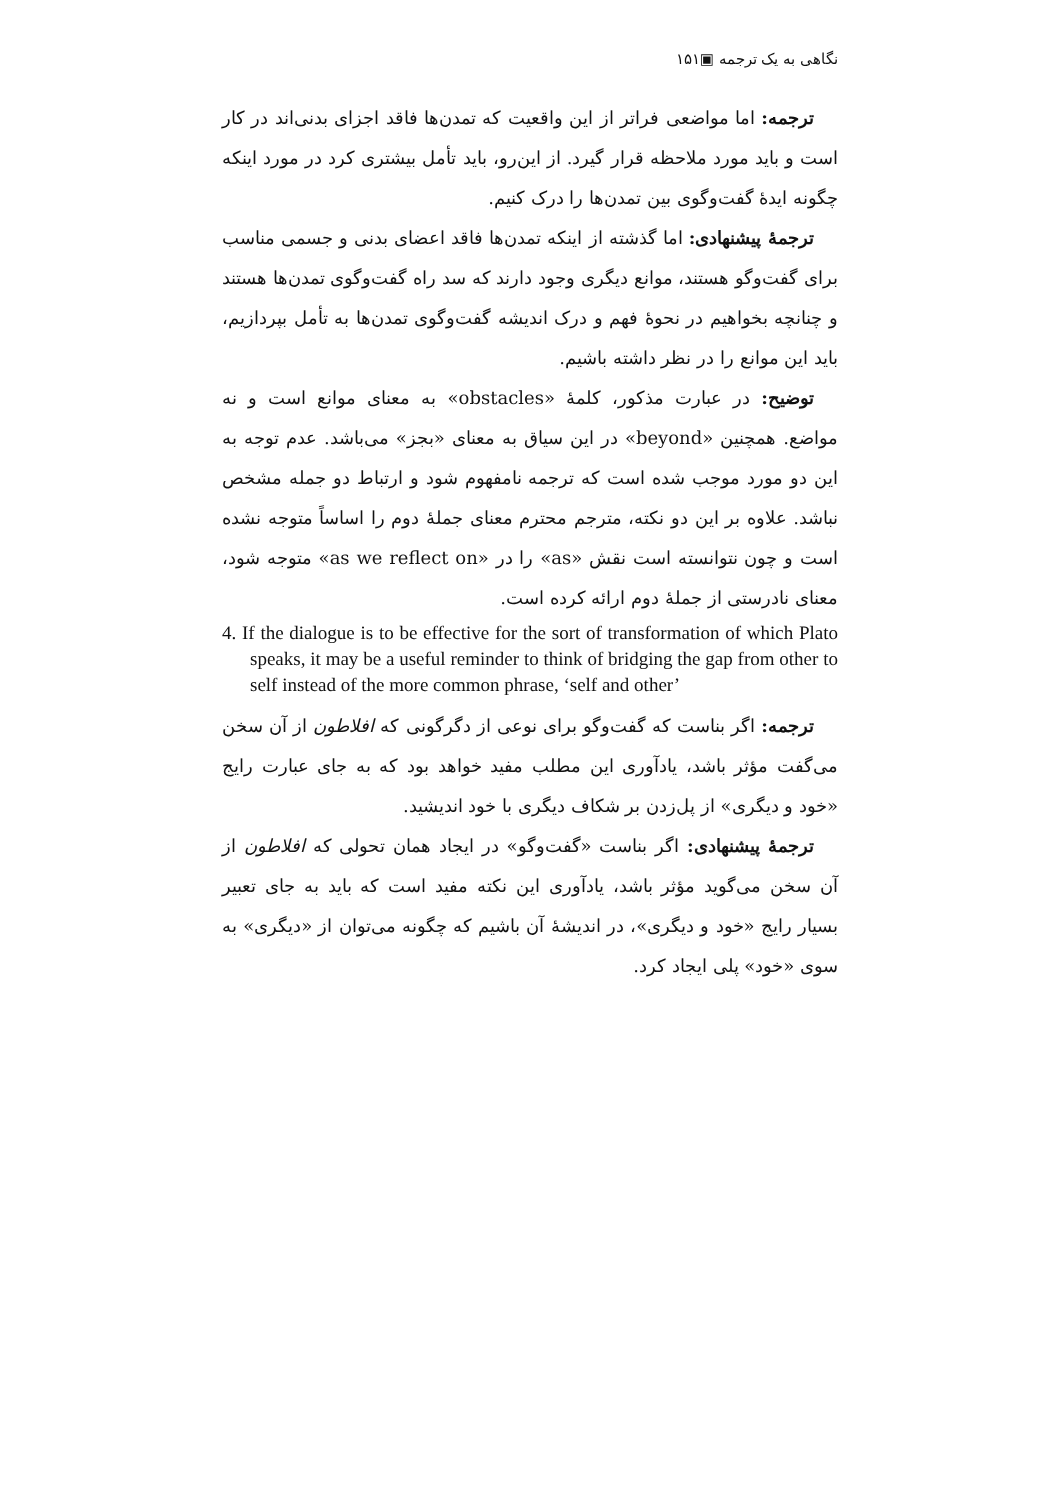نگاهی به یک ترجمه ▣۱۵۱
ترجمه: اما مواضعی فراتر از این واقعیت که تمدن‌ها فاقد اجزای بدنی‌اند در کار است و باید مورد ملاحظه قرار گیرد. از این‌رو، باید تأمل بیشتری کرد در مورد اینکه چگونه ایدهٔ گفت‌وگوی بین تمدن‌ها را درک کنیم.
ترجمهٔ پیشنهادی: اما گذشته از اینکه تمدن‌ها فاقد اعضای بدنی و جسمی مناسب برای گفت‌وگو هستند، موانع دیگری وجود دارند که سد راه گفت‌وگوی تمدن‌ها هستند و چنانچه بخواهیم در نحوهٔ فهم و درک اندیشه گفت‌وگوی تمدن‌ها به تأمل بپردازیم، باید این موانع را در نظر داشته باشیم.
توضیح: در عبارت مذکور، کلمهٔ «obstacles» به معنای موانع است و نه مواضع. همچنین «beyond» در این سیاق به معنای «بجز» می‌باشد. عدم توجه به این دو مورد موجب شده است که ترجمه نامفهوم شود و ارتباط دو جمله مشخص نباشد. علاوه بر این دو نکته، مترجم محترم معنای جملهٔ دوم را اساساً متوجه نشده است و چون نتوانسته است نقش «as» را در «as we reflect on» متوجه شود، معنای نادرستی از جملهٔ دوم ارائه کرده است.
4. If the dialogue is to be effective for the sort of transformation of which Plato speaks, it may be a useful reminder to think of bridging the gap from other to self instead of the more common phrase, ‘self and other’
ترجمه: اگر بناست که گفت‌وگو برای نوعی از دگرگونی که افلاطون از آن سخن می‌گفت مؤثر باشد، یادآوری این مطلب مفید خواهد بود که به جای عبارت رایج «خود و دیگری» از پل‌زدن بر شکاف دیگری با خود اندیشید.
ترجمهٔ پیشنهادی: اگر بناست «گفت‌وگو» در ایجاد همان تحولی که افلاطون از آن سخن می‌گوید مؤثر باشد، یادآوری این نکته مفید است که باید به جای تعبیر بسیار رایج «خود و دیگری»، در اندیشهٔ آن باشیم که چگونه می‌توان از «دیگری» به سوی «خود» پلی ایجاد کرد.